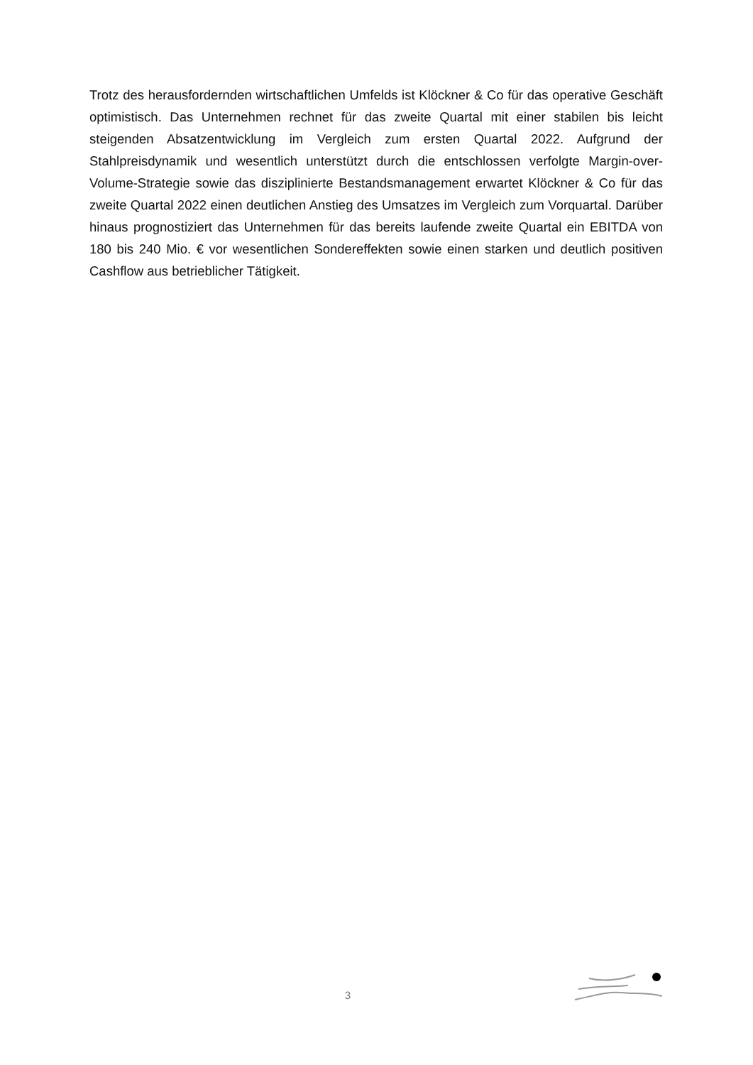Trotz des herausfordernden wirtschaftlichen Umfelds ist Klöckner & Co für das operative Geschäft optimistisch. Das Unternehmen rechnet für das zweite Quartal mit einer stabilen bis leicht steigenden Absatzentwicklung im Vergleich zum ersten Quartal 2022. Aufgrund der Stahlpreisdynamik und wesentlich unterstützt durch die entschlossen verfolgte Margin-over-Volume-Strategie sowie das disziplinierte Bestandsmanagement erwartet Klöckner & Co für das zweite Quartal 2022 einen deutlichen Anstieg des Umsatzes im Vergleich zum Vorquartal. Darüber hinaus prognostiziert das Unternehmen für das bereits laufende zweite Quartal ein EBITDA von 180 bis 240 Mio. € vor wesentlichen Sondereffekten sowie einen starken und deutlich positiven Cashflow aus betrieblicher Tätigkeit.
3